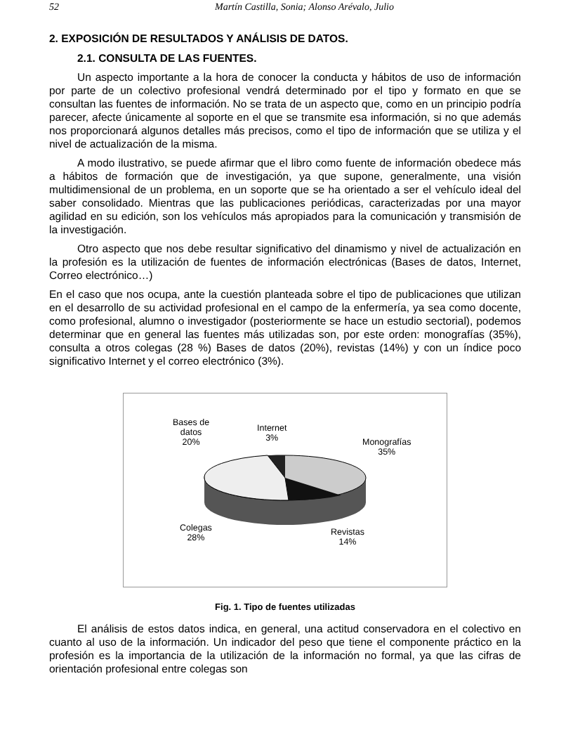52 Martín Castilla, Sonia; Alonso Arévalo, Julio
2. EXPOSICIÓN DE RESULTADOS Y ANÁLISIS DE DATOS.
2.1. CONSULTA DE LAS FUENTES.
Un aspecto importante a la hora de conocer la conducta y hábitos de uso de información por parte de un colectivo profesional vendrá determinado por el tipo y formato en que se consultan las fuentes de información. No se trata de un aspecto que, como en un principio podría parecer, afecte únicamente al soporte en el que se transmite esa información, si no que además nos proporcionará algunos detalles más precisos, como el tipo de información que se utiliza y el nivel de actualización de la misma.
A modo ilustrativo, se puede afirmar que el libro como fuente de información obedece más a hábitos de formación que de investigación, ya que supone, generalmente, una visión multidimensional de un problema, en un soporte que se ha orientado a ser el vehículo ideal del saber consolidado. Mientras que las publicaciones periódicas, caracterizadas por una mayor agilidad en su edición, son los vehículos más apropiados para la comunicación y transmisión de la investigación.
Otro aspecto que nos debe resultar significativo del dinamismo y nivel de actualización en la profesión es la utilización de fuentes de información electrónicas (Bases de datos, Internet, Correo electrónico…)
En el caso que nos ocupa, ante la cuestión planteada sobre el tipo de publicaciones que utilizan en el desarrollo de su actividad profesional en el campo de la enfermería, ya sea como docente, como profesional, alumno o investigador (posteriormente se hace un estudio sectorial), podemos determinar que en general las fuentes más utilizadas son, por este orden: monografías (35%), consulta a otros colegas (28 %) Bases de datos (20%), revistas (14%) y con un índice poco significativo Internet y el correo electrónico (3%).
Bases de
datos
20%
Internet
3%
Monografías
35%
Colegas
28%
Revistas
14%
Fig. 1. Tipo de fuentes utilizadas
El análisis de estos datos indica, en general, una actitud conservadora en el colectivo en cuanto al uso de la información. Un indicador del peso que tiene el componente práctico en la profesión es la importancia de la utilización de la información no formal, ya que las cifras de orientación profesional entre colegas son